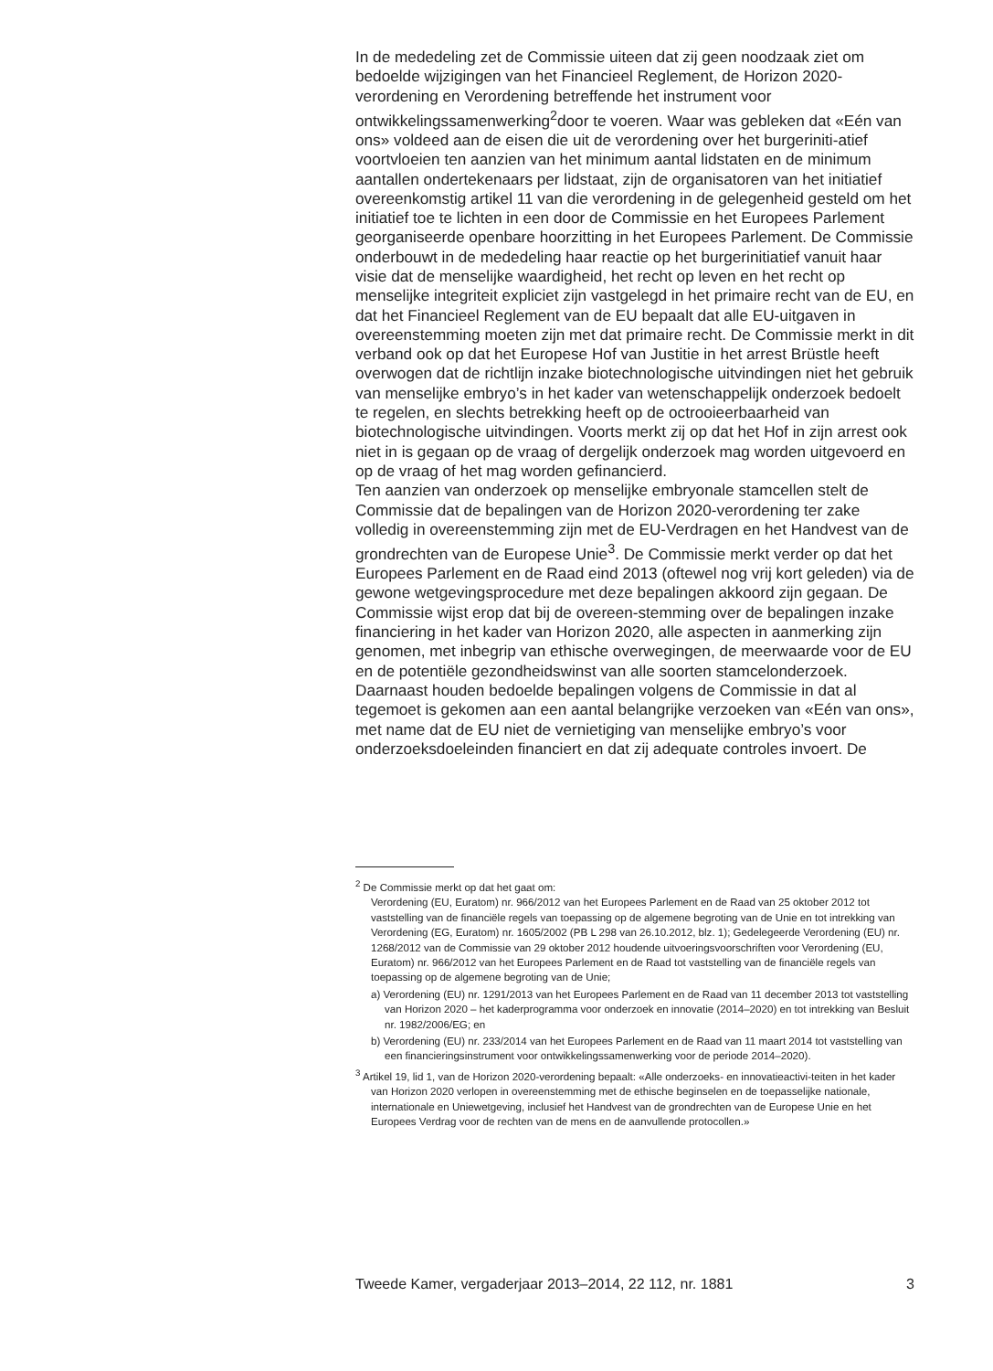In de mededeling zet de Commissie uiteen dat zij geen noodzaak ziet om bedoelde wijzigingen van het Financieel Reglement, de Horizon 2020-verordening en Verordening betreffende het instrument voor ontwikkelingssamenwerking<sup>2</sup>door te voeren. Waar was gebleken dat «Eén van ons» voldeed aan de eisen die uit de verordening over het burgeriniti-atief voortvloeien ten aanzien van het minimum aantal lidstaten en de minimum aantallen ondertekenaars per lidstaat, zijn de organisatoren van het initiatief overeenkomstig artikel 11 van die verordening in de gelegenheid gesteld om het initiatief toe te lichten in een door de Commissie en het Europees Parlement georganiseerde openbare hoorzitting in het Europees Parlement. De Commissie onderbouwt in de mededeling haar reactie op het burgerinitiatief vanuit haar visie dat de menselijke waardigheid, het recht op leven en het recht op menselijke integriteit expliciet zijn vastgelegd in het primaire recht van de EU, en dat het Financieel Reglement van de EU bepaalt dat alle EU-uitgaven in overeenstemming moeten zijn met dat primaire recht. De Commissie merkt in dit verband ook op dat het Europese Hof van Justitie in het arrest Brüstle heeft overwogen dat de richtlijn inzake biotechnologische uitvindingen niet het gebruik van menselijke embryo’s in het kader van wetenschappelijk onderzoek bedoelt te regelen, en slechts betrekking heeft op de octrooieerbaarheid van biotechnologische uitvindingen. Voorts merkt zij op dat het Hof in zijn arrest ook niet in is gegaan op de vraag of dergelijk onderzoek mag worden uitgevoerd en op de vraag of het mag worden gefinancierd.
Ten aanzien van onderzoek op menselijke embryonale stamcellen stelt de Commissie dat de bepalingen van de Horizon 2020-verordening ter zake volledig in overeenstemming zijn met de EU-Verdragen en het Handvest van de grondrechten van de Europese Unie<sup>3</sup>. De Commissie merkt verder op dat het Europees Parlement en de Raad eind 2013 (oftewel nog vrij kort geleden) via de gewone wetgevingsprocedure met deze bepalingen akkoord zijn gegaan. De Commissie wijst erop dat bij de overeen-stemming over de bepalingen inzake financiering in het kader van Horizon 2020, alle aspecten in aanmerking zijn genomen, met inbegrip van ethische overwegingen, de meerwaarde voor de EU en de potentiële gezondheidswinst van alle soorten stamcelonderzoek. Daarnaast houden bedoelde bepalingen volgens de Commissie in dat al tegemoet is gekomen aan een aantal belangrijke verzoeken van «Eén van ons», met name dat de EU niet de vernietiging van menselijke embryo’s voor onderzoeksdoeleinden financiert en dat zij adequate controles invoert. De
<sup>2</sup> De Commissie merkt op dat het gaat om:
Verordening (EU, Euratom) nr. 966/2012 van het Europees Parlement en de Raad van 25 oktober 2012 tot vaststelling van de financiële regels van toepassing op de algemene begroting van de Unie en tot intrekking van Verordening (EG, Euratom) nr. 1605/2002 (PB L 298 van 26.10.2012, blz. 1); Gedelegeerde Verordening (EU) nr. 1268/2012 van de Commissie van 29 oktober 2012 houdende uitvoeringsvoorschriften voor Verordening (EU, Euratom) nr. 966/2012 van het Europees Parlement en de Raad tot vaststelling van de financiële regels van toepassing op de algemene begroting van de Unie;
a) Verordening (EU) nr. 1291/2013 van het Europees Parlement en de Raad van 11 december 2013 tot vaststelling van Horizon 2020 – het kaderprogramma voor onderzoek en innovatie (2014–2020) en tot intrekking van Besluit nr. 1982/2006/EG; en
b) Verordening (EU) nr. 233/2014 van het Europees Parlement en de Raad van 11 maart 2014 tot vaststelling van een financieringsinstrument voor ontwikkelingssamenwerking voor de periode 2014–2020).
<sup>3</sup> Artikel 19, lid 1, van de Horizon 2020-verordening bepaalt: «Alle onderzoeks- en innovatieactivi-teiten in het kader van Horizon 2020 verlopen in overeenstemming met de ethische beginselen en de toepasselijke nationale, internationale en Uniewetgeving, inclusief het Handvest van de grondrechten van de Europese Unie en het Europees Verdrag voor de rechten van de mens en de aanvullende protocollen.»
Tweede Kamer, vergaderjaar 2013–2014, 22 112, nr. 1881 3